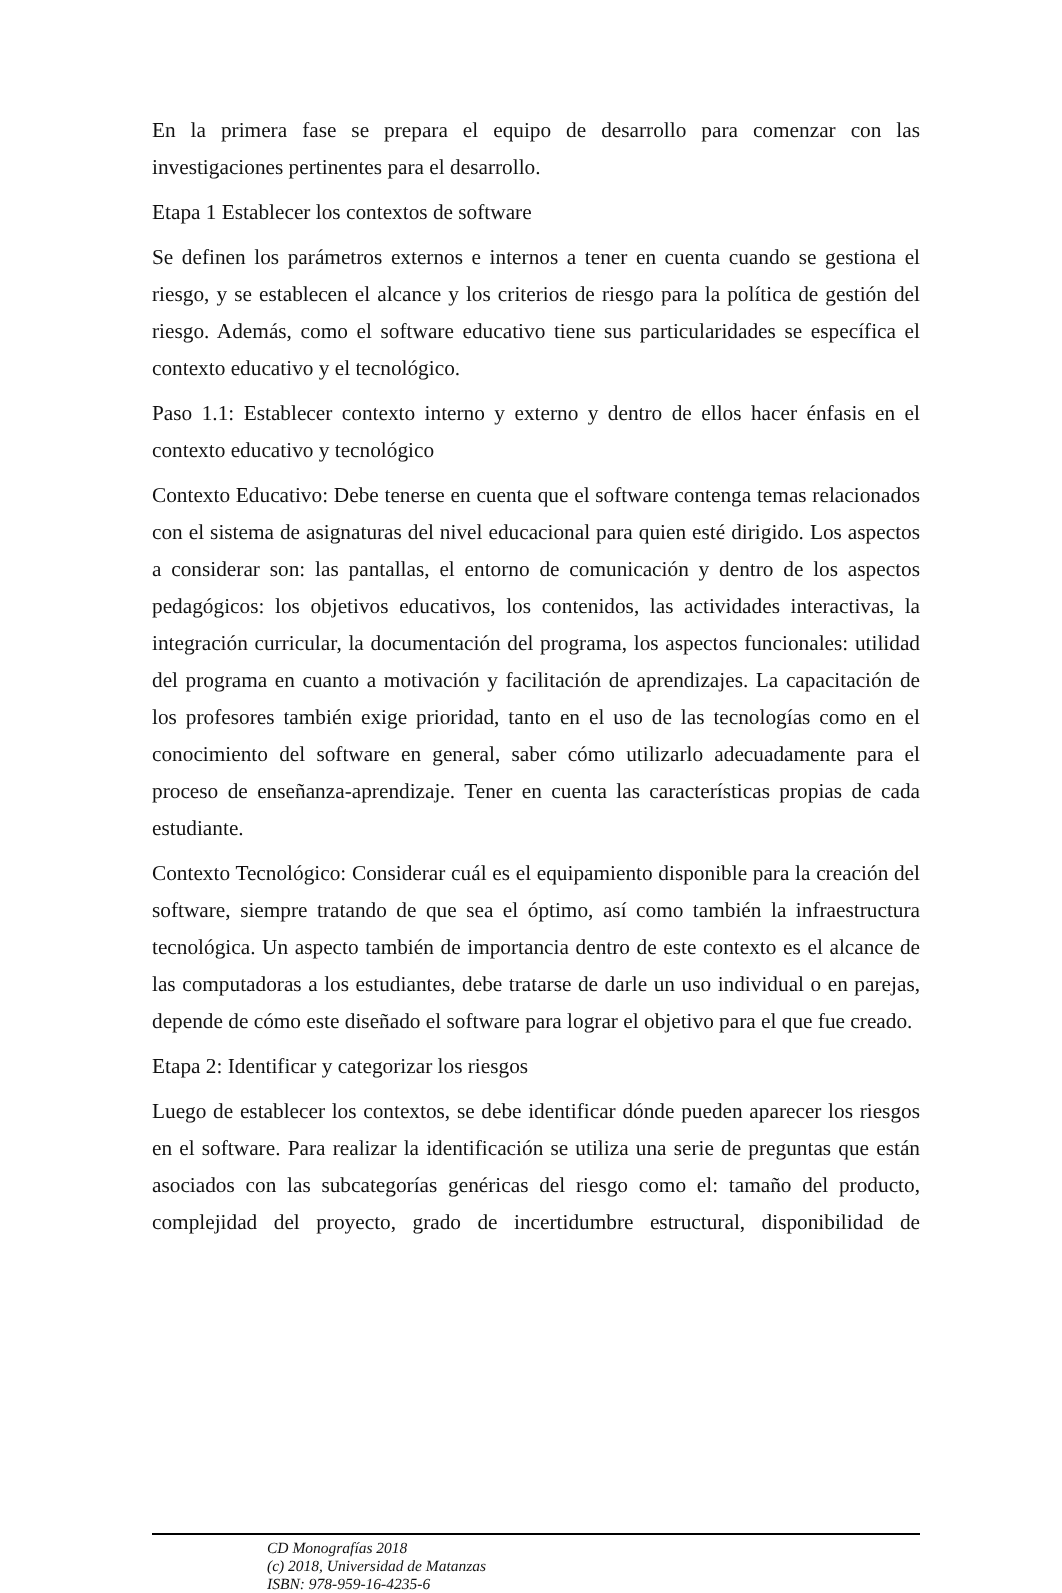En la primera fase se prepara el equipo de desarrollo para comenzar con las investigaciones pertinentes para el desarrollo.
Etapa 1 Establecer los contextos de software
Se definen los parámetros externos e internos a tener en cuenta cuando se gestiona el riesgo, y se establecen el alcance y los criterios de riesgo para la política de gestión del riesgo. Además, como el software educativo tiene sus particularidades se específica el contexto educativo y el tecnológico.
Paso 1.1: Establecer contexto interno y externo y dentro de ellos hacer énfasis en el contexto educativo y tecnológico
Contexto Educativo: Debe tenerse en cuenta que el software contenga temas relacionados con el sistema de asignaturas del nivel educacional para quien esté dirigido. Los aspectos a considerar son: las pantallas, el entorno de comunicación y dentro de los aspectos pedagógicos: los objetivos educativos, los contenidos, las actividades interactivas, la integración curricular, la documentación del programa, los aspectos funcionales: utilidad del programa en cuanto a motivación y facilitación de aprendizajes. La capacitación de los profesores también exige prioridad, tanto en el uso de las tecnologías como en el conocimiento del software en general, saber cómo utilizarlo adecuadamente para el proceso de enseñanza-aprendizaje. Tener en cuenta las características propias de cada estudiante.
Contexto Tecnológico: Considerar cuál es el equipamiento disponible para la creación del software, siempre tratando de que sea el óptimo, así como también la infraestructura tecnológica. Un aspecto también de importancia dentro de este contexto es el alcance de las computadoras a los estudiantes, debe tratarse de darle un uso individual o en parejas, depende de cómo este diseñado el software para lograr el objetivo para el que fue creado.
Etapa 2: Identificar y categorizar los riesgos
Luego de establecer los contextos, se debe identificar dónde pueden aparecer los riesgos en el software. Para realizar la identificación se utiliza una serie de preguntas que están asociados con las subcategorías genéricas del riesgo como el: tamaño del producto, complejidad del proyecto, grado de incertidumbre estructural, disponibilidad de
CD Monografías 2018
(c) 2018, Universidad de Matanzas
ISBN: 978-959-16-4235-6